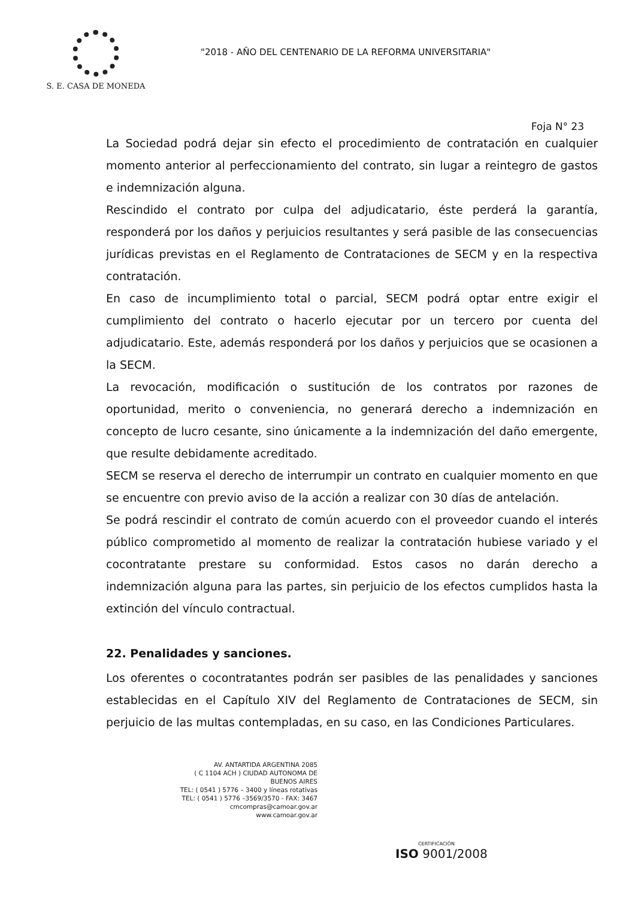S. E. CASA DE MONEDA
"2018 - AÑO DEL CENTENARIO DE LA REFORMA UNIVERSITARIA"
Foja N° 23
La Sociedad podrá dejar sin efecto el procedimiento de contratación en cualquier momento anterior al perfeccionamiento del contrato, sin lugar a reintegro de gastos e indemnización alguna.
Rescindido el contrato por culpa del adjudicatario, éste perderá la garantía, responderá por los daños y perjuicios resultantes y será pasible de las consecuencias jurídicas previstas en el Reglamento de Contrataciones de SECM y en la respectiva contratación.
En caso de incumplimiento total o parcial, SECM podrá optar entre exigir el cumplimiento del contrato o hacerlo ejecutar por un tercero por cuenta del adjudicatario. Este, además responderá por los daños y perjuicios que se ocasionen a la SECM.
La revocación, modificación o sustitución de los contratos por razones de oportunidad, merito o conveniencia, no generará derecho a indemnización en concepto de lucro cesante, sino únicamente a la indemnización del daño emergente, que resulte debidamente acreditado.
SECM se reserva el derecho de interrumpir un contrato en cualquier momento en que se encuentre con previo aviso de la acción a realizar con 30 días de antelación.
Se podrá rescindir el contrato de común acuerdo con el proveedor cuando el interés público comprometido al momento de realizar la contratación hubiese variado y el cocontratante prestare su conformidad. Estos casos no darán derecho a indemnización alguna para las partes, sin perjuicio de los efectos cumplidos hasta la extinción del vínculo contractual.
22. Penalidades y sanciones.
Los oferentes o cocontratantes podrán ser pasibles de las penalidades y sanciones establecidas en el Capítulo XIV del Reglamento de Contrataciones de SECM, sin perjuicio de las multas contempladas, en su caso, en las Condiciones Particulares.
AV. ANTARTIDA ARGENTINA 2085
( C 1104 ACH ) CIUDAD AUTONOMA DE BUENOS AIRES
TEL: ( 0541 ) 5776 – 3400 y líneas rotativas
TEL: ( 0541 ) 5776 –3569/3570 - FAX: 3467
cmcompras@camoar.gov.ar
www.camoar.gov.ar
CERTIFICACIÓN
ISO 9001/2008